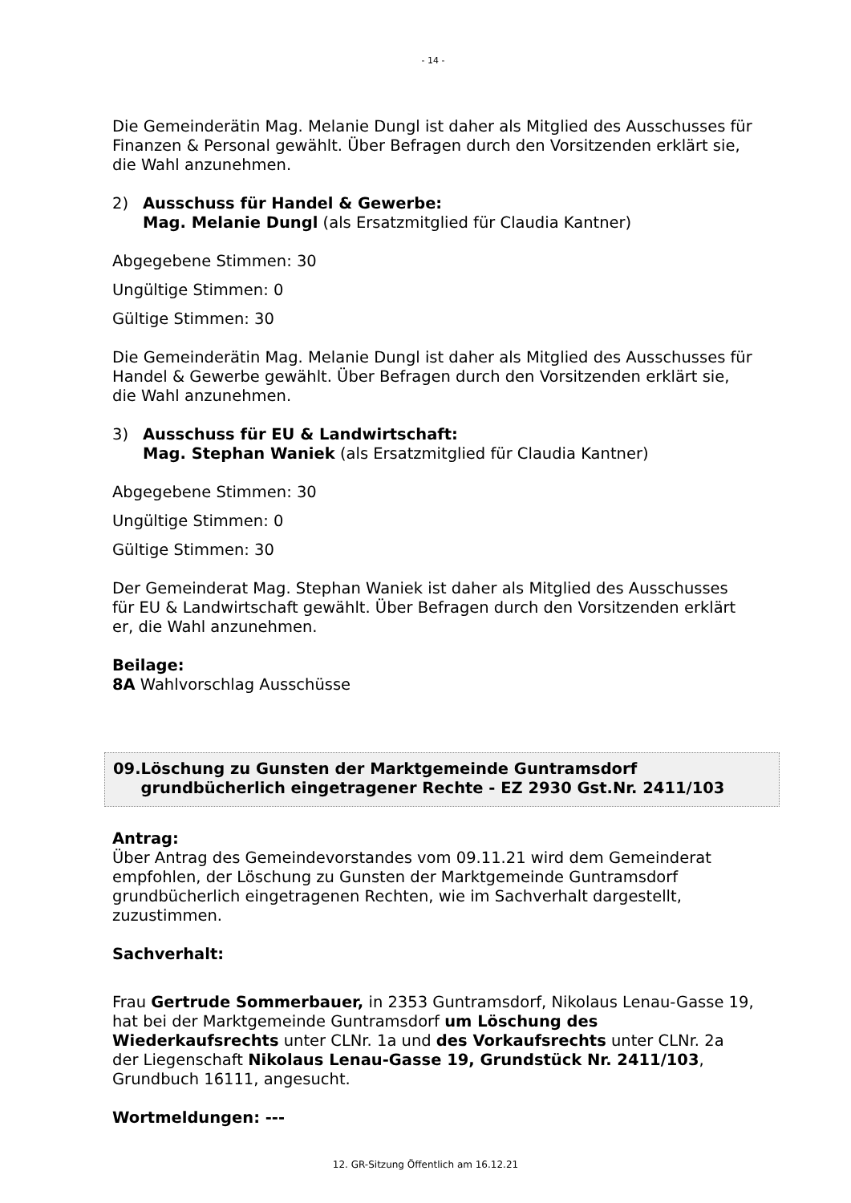- 14 -
Die Gemeinderätin Mag. Melanie Dungl ist daher als Mitglied des Ausschusses für Finanzen & Personal gewählt. Über Befragen durch den Vorsitzenden erklärt sie, die Wahl anzunehmen.
2) Ausschuss für Handel & Gewerbe:
Mag. Melanie Dungl (als Ersatzmitglied für Claudia Kantner)
Abgegebene Stimmen: 30
Ungültige Stimmen: 0
Gültige Stimmen: 30
Die Gemeinderätin Mag. Melanie Dungl ist daher als Mitglied des Ausschusses für Handel & Gewerbe gewählt. Über Befragen durch den Vorsitzenden erklärt sie, die Wahl anzunehmen.
3) Ausschuss für EU & Landwirtschaft:
Mag. Stephan Waniek (als Ersatzmitglied für Claudia Kantner)
Abgegebene Stimmen: 30
Ungültige Stimmen: 0
Gültige Stimmen: 30
Der Gemeinderat Mag. Stephan Waniek ist daher als Mitglied des Ausschusses für EU & Landwirtschaft gewählt. Über Befragen durch den Vorsitzenden erklärt er, die Wahl anzunehmen.
Beilage:
8A Wahlvorschlag Ausschüsse
09. Löschung zu Gunsten der Marktgemeinde Guntramsdorf grundbücherlich eingetragener Rechte - EZ 2930 Gst.Nr. 2411/103
Antrag:
Über Antrag des Gemeindevorstandes vom 09.11.21 wird dem Gemeinderat empfohlen, der Löschung zu Gunsten der Marktgemeinde Guntramsdorf grundbücherlich eingetragenen Rechten, wie im Sachverhalt dargestellt, zuzustimmen.
Sachverhalt:
Frau Gertrude Sommerbauer, in 2353 Guntramsdorf, Nikolaus Lenau-Gasse 19, hat bei der Marktgemeinde Guntramsdorf um Löschung des Wiederkaufsrechts unter CLNr. 1a und des Vorkaufsrechts unter CLNr. 2a der Liegenschaft Nikolaus Lenau-Gasse 19, Grundstück Nr. 2411/103, Grundbuch 16111, angesucht.
Wortmeldungen: ---
12. GR-Sitzung Öffentlich am 16.12.21